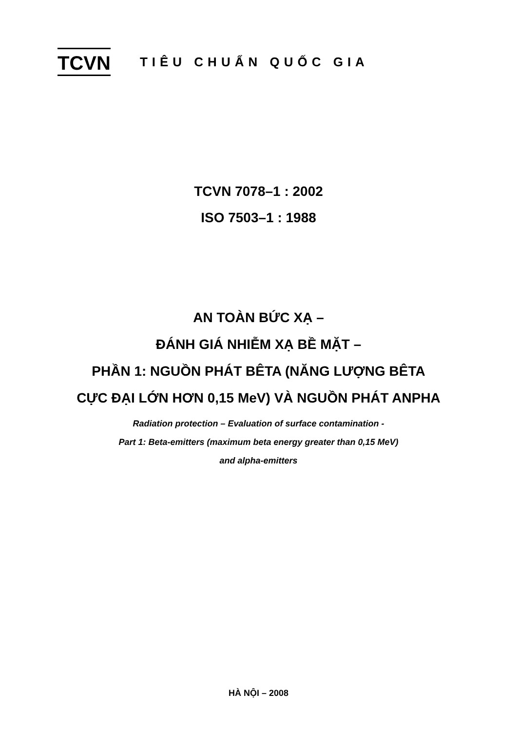TCVN
TIÊU CHUẨN QUỐC GIA
TCVN 7078–1 : 2002
ISO 7503–1 : 1988
AN TOÀN BỨC XẠ –
ĐÁNH GIÁ NHIỄM XẠ BỀ MẶT –
PHẦN 1: NGUỒN PHÁT BÊTA (NĂNG LƯỢNG BÊTA
CỰC ĐẠI LỚN HƠN 0,15 MeV) VÀ NGUỒN PHÁT ANPHA
Radiation protection – Evaluation of surface contamination -
Part 1: Beta-emitters (maximum beta energy greater than 0,15 MeV)
and alpha-emitters
HÀ NỘI – 2008